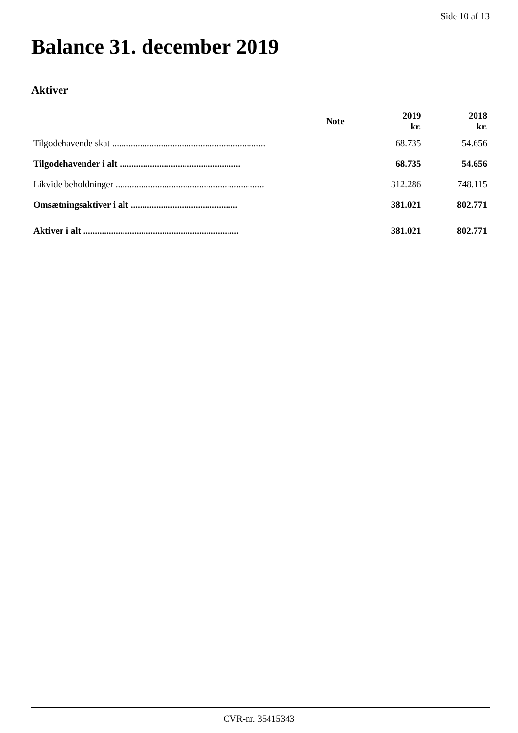Side 10 af 13
Balance 31. december 2019
Aktiver
| | Note | 2019 kr. | 2018 kr. |
| --- | --- | --- | --- |
| Tilgodehavende skat .................................................................. | | 68.735 | 54.656 |
| Tilgodehavender i alt .................................................... | | 68.735 | 54.656 |
| Likvide beholdninger ................................................................ | | 312.286 | 748.115 |
| Omsætningsaktiver i alt .............................................. | | 381.021 | 802.771 |
| Aktiver i alt ................................................................... | | 381.021 | 802.771 |
CVR-nr. 35415343